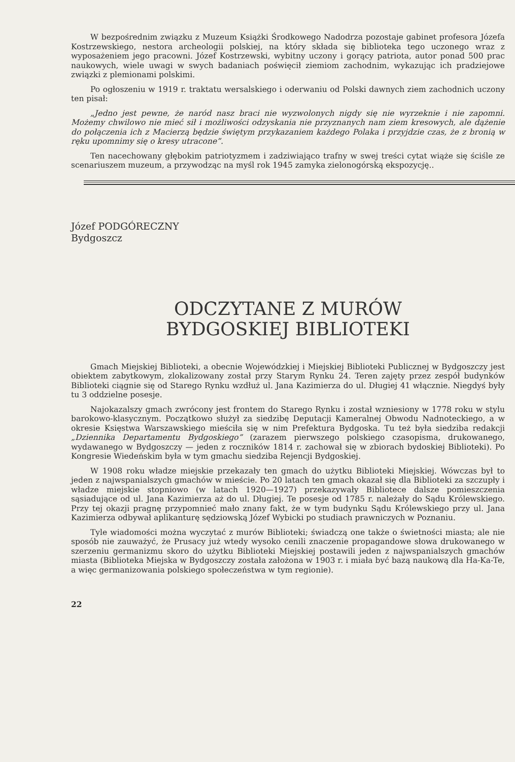W bezpośrednim związku z Muzeum Książki Środkowego Nadodrza pozostaje gabinet profesora Józefa Kostrzewskiego, nestora archeologii polskiej, na który składa się biblioteka tego uczonego wraz z wyposażeniem jego pracowni. Józef Kostrzewski, wybitny uczony i gorący patriota, autor ponad 500 prac naukowych, wiele uwagi w swych badaniach poświęcił ziemiom zachodnim, wykazując ich pradziejowe związki z plemionami polskimi.
Po ogłoszeniu w 1919 r. traktatu wersalskiego i oderwaniu od Polski dawnych ziem zachodnich uczony ten pisał:
„Jedno jest pewne, że naród nasz braci nie wyzwolonych nigdy się nie wyrzeknie i nie zapomni. Możemy chwilowo nie mieć sił i możliwości odzyskania nie przyznanych nam ziem kresowych, ale dążenie do połączenia ich z Macierzą będzie świętym przykazaniem każdego Polaka i przyjdzie czas, że z bronią w ręku upomnimy się o kresy utracone”.
Ten nacechowany głębokim patriotyzmem i zadziwiająco trafny w swej treści cytat wiąże się ściśle ze scenariuszem muzeum, a przywodząc na myśl rok 1945 zamyka zielonogórską ekspozycję..
Józef PODGÓRECZNY
Bydgoszcz
ODCZYTANE Z MURÓW
BYDGOSKIEJ BIBLIOTEKI
Gmach Miejskiej Biblioteki, a obecnie Wojewódzkiej i Miejskiej Biblioteki Publicznej w Bydgoszczy jest obiektem zabytkowym, zlokalizowany został przy Starym Rynku 24. Teren zajęty przez zespół budynków Biblioteki ciągnie się od Starego Rynku wzdłuż ul. Jana Kazimierza do ul. Długiej 41 włącznie. Niegdyś były tu 3 oddzielne posesje.
Najokazalszy gmach zwrócony jest frontem do Starego Rynku i został wzniesiony w 1778 roku w stylu barokowo-klasycznym. Początkowo służył za siedzibę Deputacji Kameralnej Obwodu Nadnoteckiego, a w okresie Księstwa Warszawskiego mieściła się w nim Prefektura Bydgoska. Tu też była siedziba redakcji „Dziennika Departamentu Bydgoskiego” (zarazem pierwszego polskiego czasopisma, drukowanego, wydawanego w Bydgoszczy — jeden z roczników 1814 r. zachował się w zbiorach bydoskiej Biblioteki). Po Kongresie Wiedeńskim była w tym gmachu siedziba Rejencji Bydgoskiej.
W 1908 roku władze miejskie przekazały ten gmach do użytku Biblioteki Miejskiej. Wówczas był to jeden z najwspanialszych gmachów w mieście. Po 20 latach ten gmach okazał się dla Biblioteki za szczupły i władze miejskie stopniowo (w latach 1920—1927) przekazywały Bibliotece dalsze pomieszczenia sąsiadujące od ul. Jana Kazimierza aż do ul. Długiej. Te posesje od 1785 r. należały do Sądu Królewskiego. Przy tej okazji pragnę przypomnieć mało znany fakt, że w tym budynku Sądu Królewskiego przy ul. Jana Kazimierza odbywał aplikanturę sędziowską Józef Wybicki po studiach prawniczych w Poznaniu.
Tyle wiadomości można wyczytać z murów Biblioteki; świadczą one także o świetności miasta; ale nie sposób nie zauważyć, że Prusacy już wtedy wysoko cenili znaczenie propagandowe słowa drukowanego w szerzeniu germanizmu skoro do użytku Biblioteki Miejskiej postawili jeden z najwspanialszych gmachów miasta (Biblioteka Miejska w Bydgoszczy została założona w 1903 r. i miała być bazą naukową dla Ha-Ka-Te, a więc germanizowania polskiego społeczeństwa w tym regionie).
22